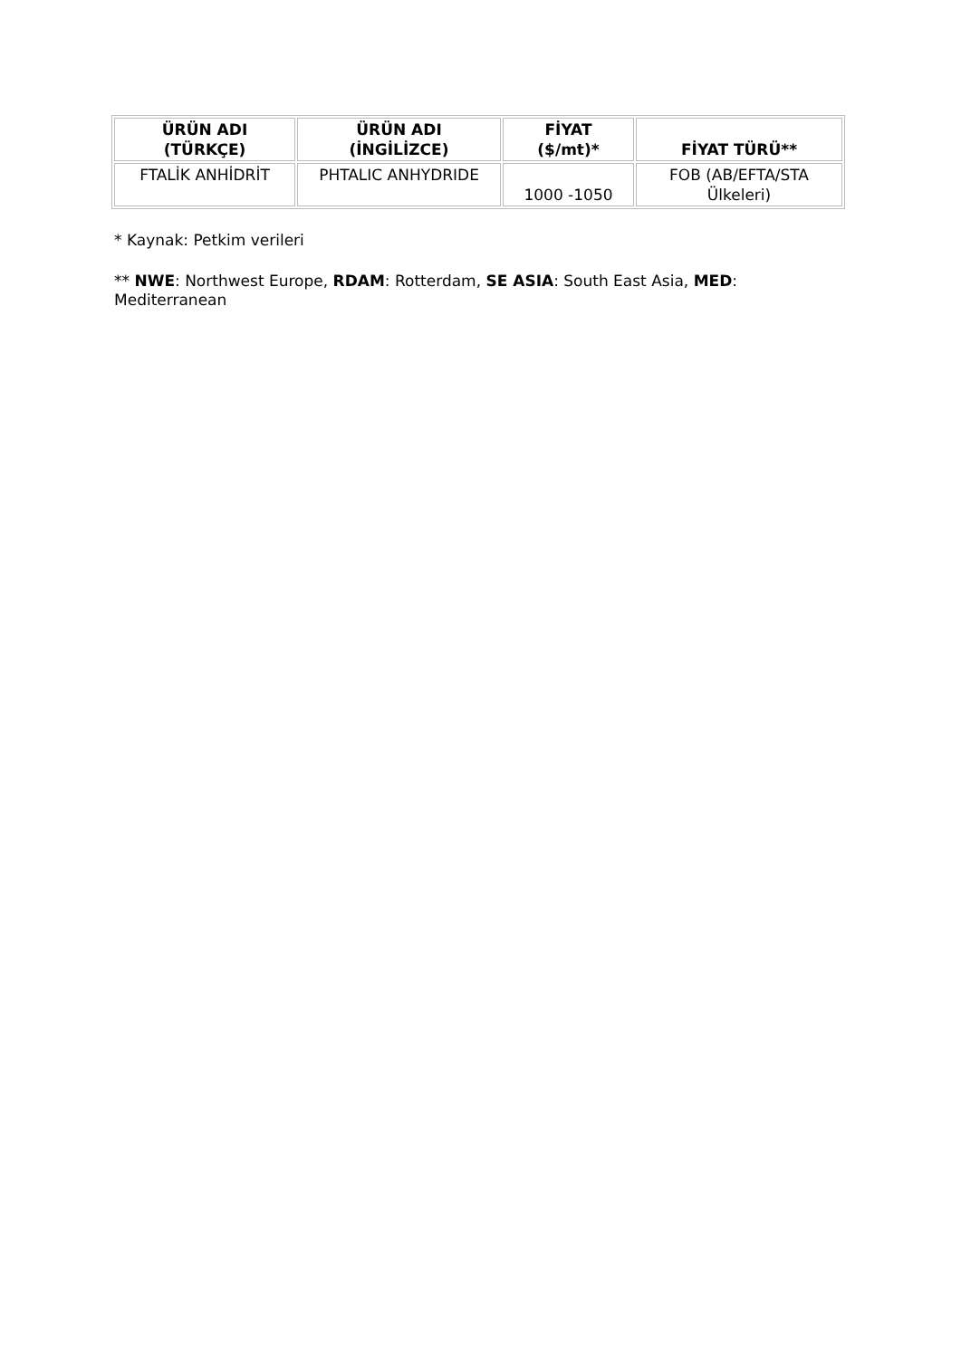| ÜRÜN ADI (TÜRKÇE) | ÜRÜN ADI (İNGİLİZCE) | FİYAT ($/mt)* | FİYAT TÜRÜ** |
| --- | --- | --- | --- |
| FTALİK ANHİDRİT | PHTALIC ANHYDRIDE | 1000 -1050 | FOB (AB/EFTA/STA Ülkeleri) |
* Kaynak: Petkim verileri
** NWE: Northwest Europe, RDAM: Rotterdam, SE ASIA: South East Asia, MED:
Mediterranean